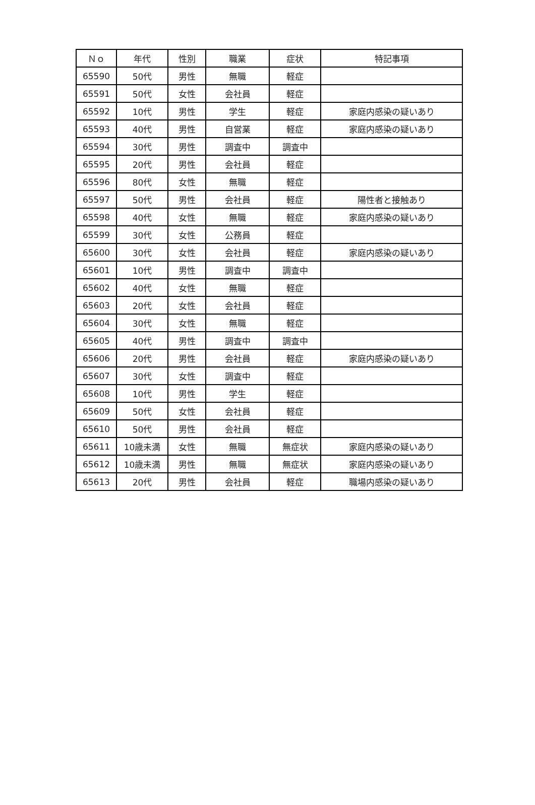| Ｎｏ | 年代 | 性別 | 職業 | 症状 | 特記事項 |
| --- | --- | --- | --- | --- | --- |
| 65590 | 50代 | 男性 | 無職 | 軽症 | |
| 65591 | 50代 | 女性 | 会社員 | 軽症 | |
| 65592 | 10代 | 男性 | 学生 | 軽症 | 家庭内感染の疑いあり |
| 65593 | 40代 | 男性 | 自営業 | 軽症 | 家庭内感染の疑いあり |
| 65594 | 30代 | 男性 | 調査中 | 調査中 | |
| 65595 | 20代 | 男性 | 会社員 | 軽症 | |
| 65596 | 80代 | 女性 | 無職 | 軽症 | |
| 65597 | 50代 | 男性 | 会社員 | 軽症 | 陽性者と接触あり |
| 65598 | 40代 | 女性 | 無職 | 軽症 | 家庭内感染の疑いあり |
| 65599 | 30代 | 女性 | 公務員 | 軽症 | |
| 65600 | 30代 | 女性 | 会社員 | 軽症 | 家庭内感染の疑いあり |
| 65601 | 10代 | 男性 | 調査中 | 調査中 | |
| 65602 | 40代 | 女性 | 無職 | 軽症 | |
| 65603 | 20代 | 女性 | 会社員 | 軽症 | |
| 65604 | 30代 | 女性 | 無職 | 軽症 | |
| 65605 | 40代 | 男性 | 調査中 | 調査中 | |
| 65606 | 20代 | 男性 | 会社員 | 軽症 | 家庭内感染の疑いあり |
| 65607 | 30代 | 女性 | 調査中 | 軽症 | |
| 65608 | 10代 | 男性 | 学生 | 軽症 | |
| 65609 | 50代 | 女性 | 会社員 | 軽症 | |
| 65610 | 50代 | 男性 | 会社員 | 軽症 | |
| 65611 | 10歳未満 | 女性 | 無職 | 無症状 | 家庭内感染の疑いあり |
| 65612 | 10歳未満 | 男性 | 無職 | 無症状 | 家庭内感染の疑いあり |
| 65613 | 20代 | 男性 | 会社員 | 軽症 | 職場内感染の疑いあり |